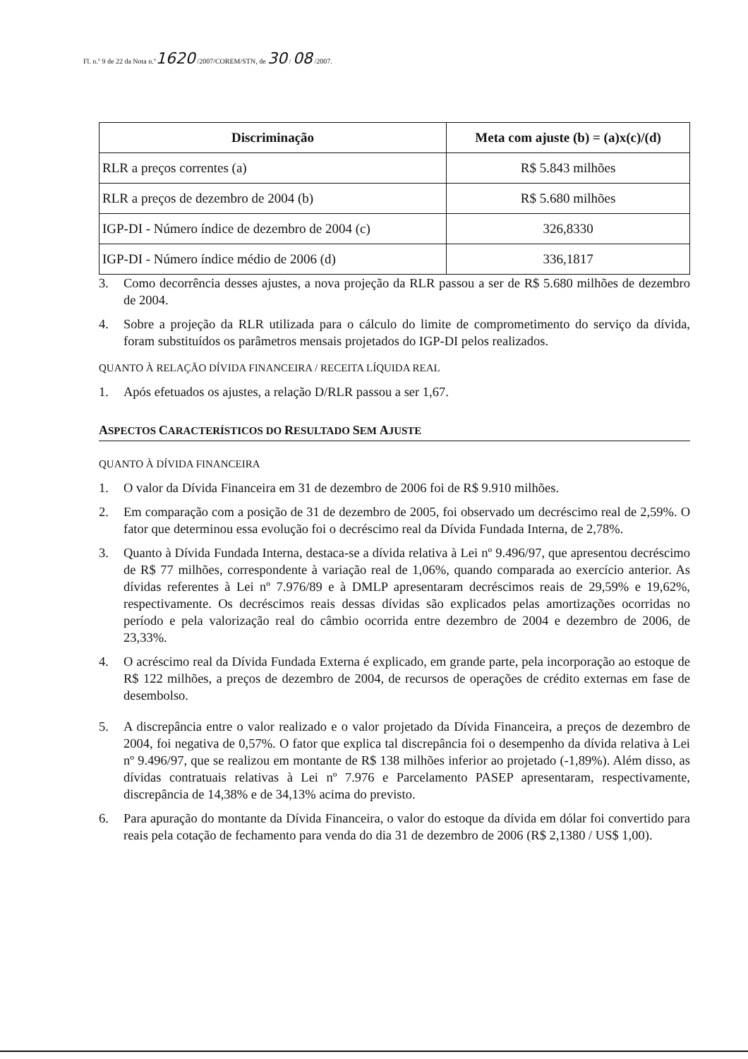Fl. n.º 9 de 22 da Nota n.º1620 /2007/COREM/STN, de 30 / 08 /2007.
| Discriminação | Meta com ajuste (b) = (a)x(c)/(d) |
| --- | --- |
| RLR a preços correntes (a) | R$ 5.843 milhões |
| RLR a preços de dezembro de 2004 (b) | R$ 5.680 milhões |
| IGP-DI - Número índice de dezembro de 2004 (c) | 326,8330 |
| IGP-DI - Número índice médio de 2006 (d) | 336,1817 |
3. Como decorrência desses ajustes, a nova projeção da RLR passou a ser de R$ 5.680 milhões de dezembro de 2004.
4. Sobre a projeção da RLR utilizada para o cálculo do limite de comprometimento do serviço da dívida, foram substituídos os parâmetros mensais projetados do IGP-DI pelos realizados.
QUANTO À RELAÇÃO DÍVIDA FINANCEIRA / RECEITA LÍQUIDA REAL
1. Após efetuados os ajustes, a relação D/RLR passou a ser 1,67.
ASPECTOS CARACTERÍSTICOS DO RESULTADO SEM AJUSTE
QUANTO À DÍVIDA FINANCEIRA
1. O valor da Dívida Financeira em 31 de dezembro de 2006 foi de R$ 9.910 milhões.
2. Em comparação com a posição de 31 de dezembro de 2005, foi observado um decréscimo real de 2,59%. O fator que determinou essa evolução foi o decréscimo real da Dívida Fundada Interna, de 2,78%.
3. Quanto à Dívida Fundada Interna, destaca-se a dívida relativa à Lei nº 9.496/97, que apresentou decréscimo de R$ 77 milhões, correspondente à variação real de 1,06%, quando comparada ao exercício anterior. As dívidas referentes à Lei nº 7.976/89 e à DMLP apresentaram decréscimos reais de 29,59% e 19,62%, respectivamente. Os decréscimos reais dessas dívidas são explicados pelas amortizações ocorridas no período e pela valorização real do câmbio ocorrida entre dezembro de 2004 e dezembro de 2006, de 23,33%.
4. O acréscimo real da Dívida Fundada Externa é explicado, em grande parte, pela incorporação ao estoque de R$ 122 milhões, a preços de dezembro de 2004, de recursos de operações de crédito externas em fase de desembolso.
5. A discrepância entre o valor realizado e o valor projetado da Dívida Financeira, a preços de dezembro de 2004, foi negativa de 0,57%. O fator que explica tal discrepância foi o desempenho da dívida relativa à Lei nº 9.496/97, que se realizou em montante de R$ 138 milhões inferior ao projetado (-1,89%). Além disso, as dívidas contratuais relativas à Lei nº 7.976 e Parcelamento PASEP apresentaram, respectivamente, discrepância de 14,38% e de 34,13% acima do previsto.
6. Para apuração do montante da Dívida Financeira, o valor do estoque da dívida em dólar foi convertido para reais pela cotação de fechamento para venda do dia 31 de dezembro de 2006 (R$ 2,1380 / US$ 1,00).